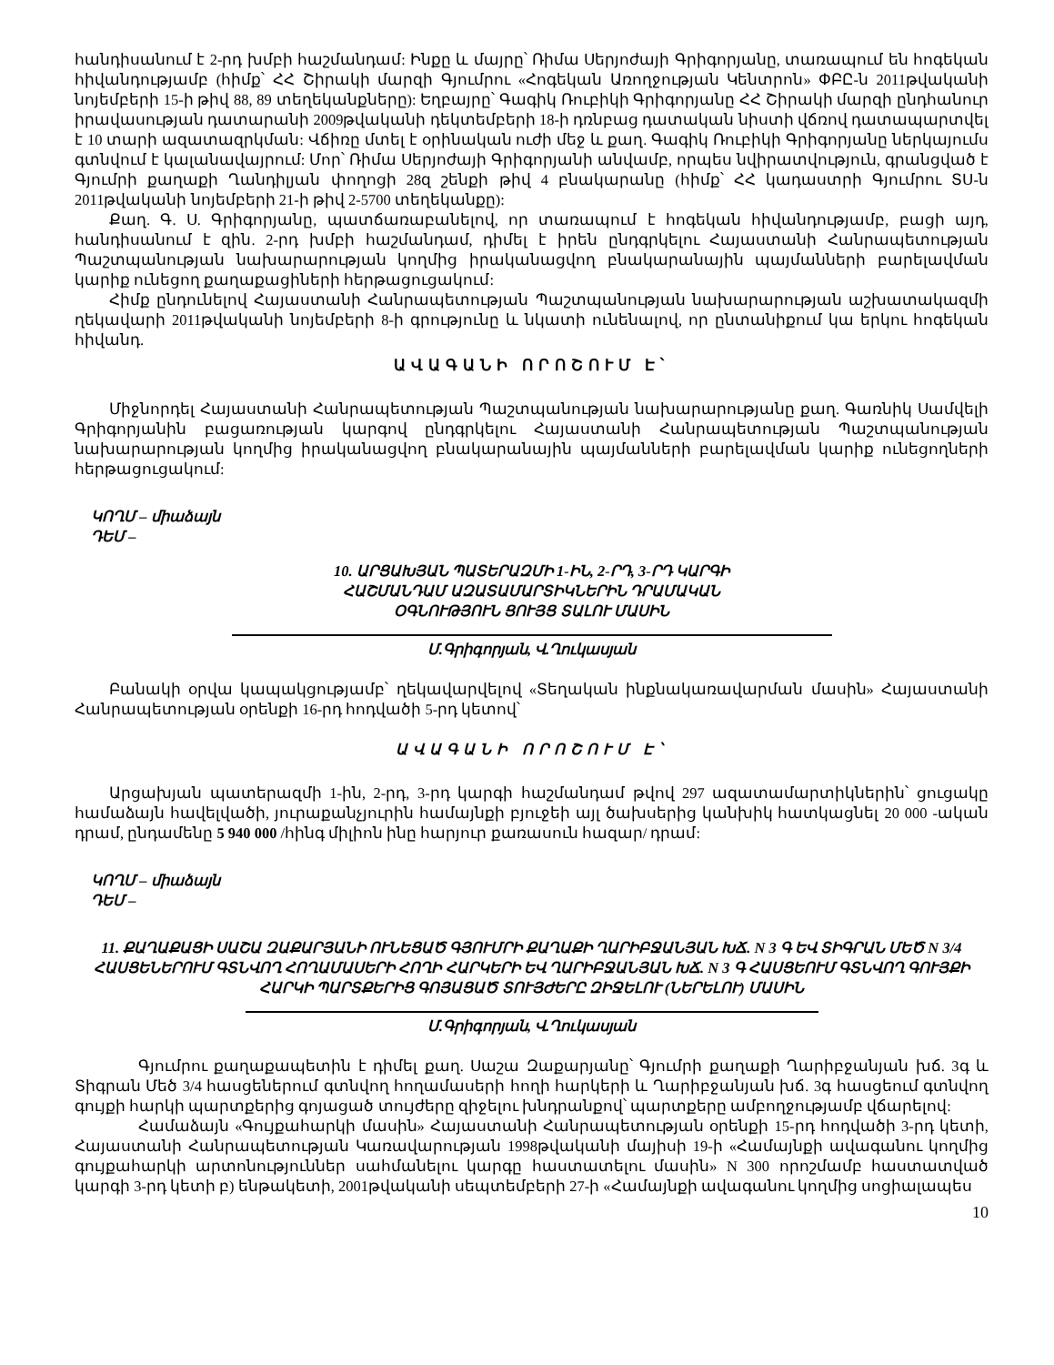հանդիսանում է 2-րդ խմբի հաշմանդամ: Ինքը և մայրը՝ Ռիմա Սերյոժայի Գրիգորյանը, տառապում են հոգեկան հիվանդությամբ (հիմք՝ ՀՀ Շիրակի մարզի Գյումրու «Հոգեկան Առողջության Կենտրոն» ՓԲԸ-ն 2011թվականի նոյեմբերի 15-ի թիվ 88, 89 տեղեկանքները): Եղբայրը՝ Գագիկ Ռուբիկի Գրիգորյանը ՀՀ Շիրակի մարզի ընդհանուր իրավասության դատարանի 2009թվականի դեկտեմբերի 18-ի դռնբաց դատական նիստի վճռով դատապարտվել է 10 տարի ազատազրկման: Վճիռը մտել է օրինական ուժի մեջ և քաղ. Գագիկ Ռուբիկի Գրիգորյանը ներկայումս գտնվում է կալանավայրում: Մոր՝ Ռիմա Սերյոժայի Գրիգորյանի անվամբ, որպես նվիրատվություն, գրանցված է Գյումրի քաղաքի Ղանդիլյան փողոցի 28զ շենքի թիվ 4 բնակարանը (հիմք՝ ՀՀ կադաստրի Գյումրու ՏՍ-ն 2011թվականի նոյեմբերի 21-ի թիվ 2-5700 տեղեկանքը):
Քաղ. Գ. Ս. Գրիգորյանը, պատճառաբանելով, որ տառապում է հոգեկան հիվանդությամբ, բացի այդ, հանդիսանում է զին. 2-րդ խմբի հաշմանդամ, դիմել է իրեն ընդգրկելու Հայաստանի Հանրապետության Պաշտպանության նախարարության կողմից իրականացվող բնակարանային պայմանների բարելավման կարիք ունեցող քաղաքացիների հերթացուցակում:
Հիմք ընդունելով Հայաստանի Հանրապետության Պաշտպանության նախարարության աշխատակազմի ղեկավարի 2011թվականի նոյեմբերի 8-ի գրությունը և նկատի ունենալով, որ ընտանիքում կա երկու հոգեկան հիվանդ.
ԱՎԱԳԱՆԻ ՈՐՈՇՈՒՄ Է՝
Միջնորդել Հայաստանի Հանրապետության Պաշտպանության նախարարությանը քաղ. Գառնիկ Սամվելի Գրիգորյանին բացառության կարգով ընդգրկելու Հայաստանի Հանրապետության Պաշտպանության նախարարության կողմից իրականացվող բնակարանային պայմանների բարելավման կարիք ունեցողների հերթացուցակում:
ԿՈՂՄ – միաձայն
ԴԵՄ –
10. ԱՐՑԱԽՅԱՆ ՊԱՏԵՐԱԶՄԻ 1-ԻՆ, 2-ՐԴ, 3-ՐԴ ԿԱՐԳԻ
ՀԱՇՄԱՆԴԱՄ ԱԶԱՏԱՄԱՐՏԻԿՆԵՐԻՆ ԴՐԱՄԱԿԱՆ
ՕԳՆՈՒԹՅՈՒՆ ՑՈՒՅՑ ՏԱԼՈՒ ՄԱՍԻՆ
Մ.Գրիգորյան, Վ.Ղուկասյան
Բանակի օրվա կապակցությամբ՝ ղեկավարվելով «Տեղական ինքնակառավարման մասին» Հայաստանի Հանրապետության օրենքի 16-րդ հոդվածի 5-րդ կետով՝
ԱՎԱԳԱՆԻ ՈՐՈՇՈՒՄ Է՝
Արցախյան պատերազմի 1-ին, 2-րդ, 3-րդ կարգի հաշմանդամ թվով 297 ազատամարտիկներին՝ ցուցակը համաձայն հավելվածի, յուրաքանչյուրին համայնքի բյուջեի այլ ծախսերից կանխիկ հատկացնել 20 000 -ական դրամ, ընդամենը 5 940 000 /հինգ միլիոն ինը հարյուր քառասուն հազար/ դրամ:
ԿՈՂՄ – միաձայն
ԴԵՄ –
11. ՔԱՂԱՔԱՑԻ ՍԱՇԱ ԶԱՔԱՐՅԱՆԻ ՈՒՆԵՑԱԾ ԳՅՈՒՄՐԻ ՔԱՂԱՔԻ ՂԱՐԻԲՋԱՆՅԱՆ ԽՃ. N 3 Գ ԵՎ ՏԻԳՐԱՆ ՄԵԾ N 3/4 ՀԱՍՑԵՆԵՐՈՒՄ ԳՏՆՎՈՂ ՀՈՂԱՄԱՍԵՐԻ ՀՈՂԻ ՀԱՐԿԵՐԻ ԵՎ ՂԱՐԻԲՋԱՆՅԱՆ ԽՃ. N 3 Գ ՀԱՍՑԵՈՒՄ ԳՏՆՎՈՂ ԳՈՒՅՔԻ ՀԱՐԿԻ ՊԱՐՏՔԵՐԻՑ ԳՈՅԱՑԱԾ ՏՈՒՅԺԵՐԸ ԶԻՋԵԼՈՒ (ՆԵՐԵԼՈՒ) ՄԱՍԻՆ
Մ.Գրիգորյան, Վ.Ղուկասյան
Գյումրու քաղաքապետին է դիմել քաղ. Սաշա Զաքարյանը՝ Գյումրի քաղաքի Ղարիբջանյան խճ. 3գ և Տիգրան Մեծ 3/4 հասցեներում գտնվող հողամասերի հողի հարկերի և Ղարիբջանյան խճ. 3գ հասցեում գտնվող գույքի հարկի պարտքերից գոյացած տույժերը զիջելու խնդրանքով՝ պարտքերը ամբողջությամբ վճարելով:
Համաձայն «Գույքահարկի մասին» Հայաստանի Հանրապետության օրենքի 15-րդ հոդվածի 3-րդ կետի, Հայաստանի Հանրապետության Կառավարության 1998թվականի մայիսի 19-ի «Համայնքի ավագանու կողմից գույքահարկի արտոնություններ սահմանելու կարգը հաստատելու մասին» N 300 որոշմամբ հաստատված կարգի 3-րդ կետի բ) ենթակետի, 2001թվականի սեպտեմբերի 27-ի «Համայնքի ավագանու կողմից սոցիալապես
10